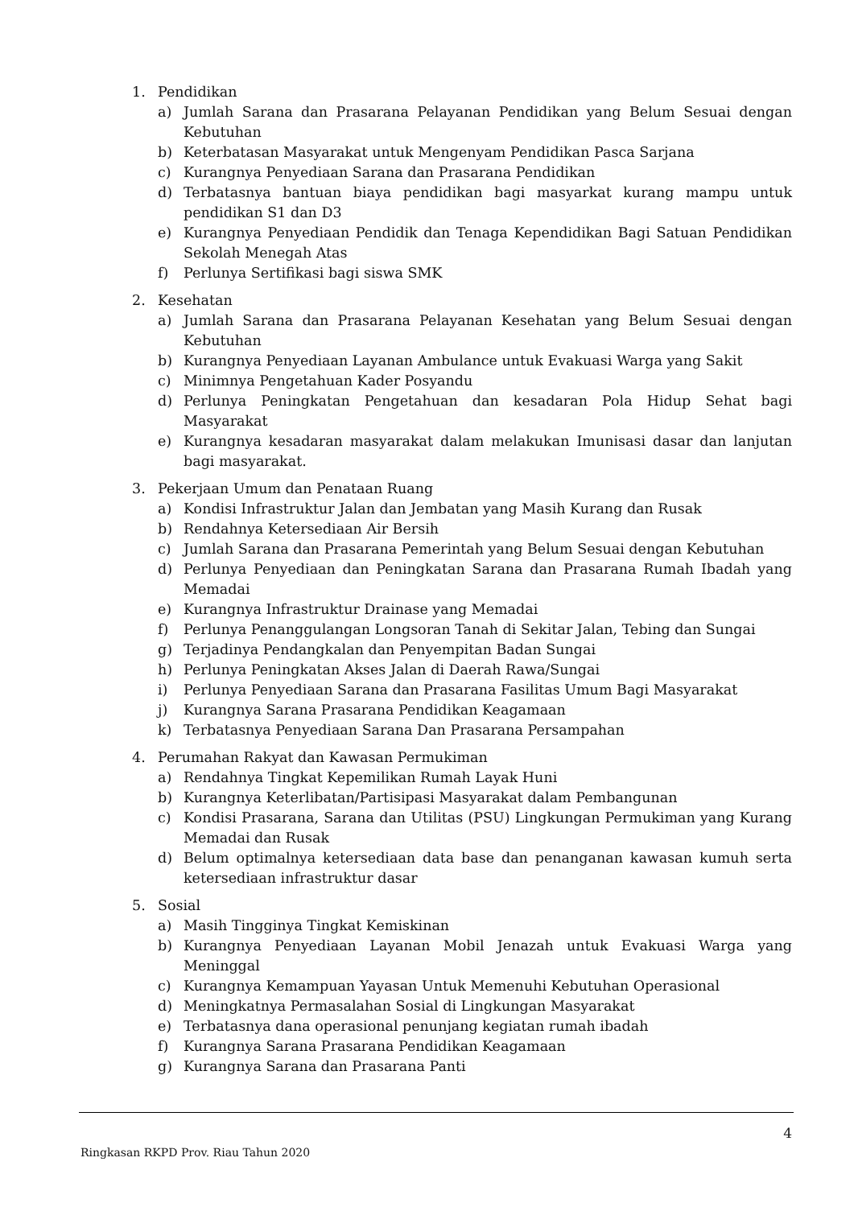1. Pendidikan
a) Jumlah Sarana dan Prasarana Pelayanan Pendidikan yang Belum Sesuai dengan Kebutuhan
b) Keterbatasan Masyarakat untuk Mengenyam Pendidikan Pasca Sarjana
c) Kurangnya Penyediaan Sarana dan Prasarana Pendidikan
d) Terbatasnya bantuan biaya pendidikan bagi masyarkat kurang mampu untuk pendidikan S1 dan D3
e) Kurangnya Penyediaan Pendidik dan Tenaga Kependidikan Bagi Satuan Pendidikan Sekolah Menegah Atas
f) Perlunya Sertifikasi bagi siswa SMK
2. Kesehatan
a) Jumlah Sarana dan Prasarana Pelayanan Kesehatan yang Belum Sesuai dengan Kebutuhan
b) Kurangnya Penyediaan Layanan Ambulance untuk Evakuasi Warga yang Sakit
c) Minimnya Pengetahuan Kader Posyandu
d) Perlunya Peningkatan Pengetahuan dan kesadaran Pola Hidup Sehat bagi Masyarakat
e) Kurangnya kesadaran masyarakat dalam melakukan Imunisasi dasar dan lanjutan bagi masyarakat.
3. Pekerjaan Umum dan Penataan Ruang
a) Kondisi Infrastruktur Jalan dan Jembatan yang Masih Kurang dan Rusak
b) Rendahnya Ketersediaan Air Bersih
c) Jumlah Sarana dan Prasarana Pemerintah yang Belum Sesuai dengan Kebutuhan
d) Perlunya Penyediaan dan Peningkatan Sarana dan Prasarana Rumah Ibadah yang Memadai
e) Kurangnya Infrastruktur Drainase yang Memadai
f) Perlunya Penanggulangan Longsoran Tanah di Sekitar Jalan, Tebing dan Sungai
g) Terjadinya Pendangkalan dan Penyempitan Badan Sungai
h) Perlunya Peningkatan Akses Jalan di Daerah Rawa/Sungai
i) Perlunya Penyediaan Sarana dan Prasarana Fasilitas Umum Bagi Masyarakat
j) Kurangnya Sarana Prasarana Pendidikan Keagamaan
k) Terbatasnya Penyediaan Sarana Dan Prasarana Persampahan
4. Perumahan Rakyat dan Kawasan Permukiman
a) Rendahnya Tingkat Kepemilikan Rumah Layak Huni
b) Kurangnya Keterlibatan/Partisipasi Masyarakat dalam Pembangunan
c) Kondisi Prasarana, Sarana dan Utilitas (PSU) Lingkungan Permukiman yang Kurang Memadai dan Rusak
d) Belum optimalnya ketersediaan data base dan penanganan kawasan kumuh serta ketersediaan infrastruktur dasar
5. Sosial
a) Masih Tingginya Tingkat Kemiskinan
b) Kurangnya Penyediaan Layanan Mobil Jenazah untuk Evakuasi Warga yang Meninggal
c) Kurangnya Kemampuan Yayasan Untuk Memenuhi Kebutuhan Operasional
d) Meningkatnya Permasalahan Sosial di Lingkungan Masyarakat
e) Terbatasnya dana operasional penunjang kegiatan rumah ibadah
f) Kurangnya Sarana Prasarana Pendidikan Keagamaan
g) Kurangnya Sarana dan Prasarana Panti
4
Ringkasan RKPD Prov. Riau Tahun 2020